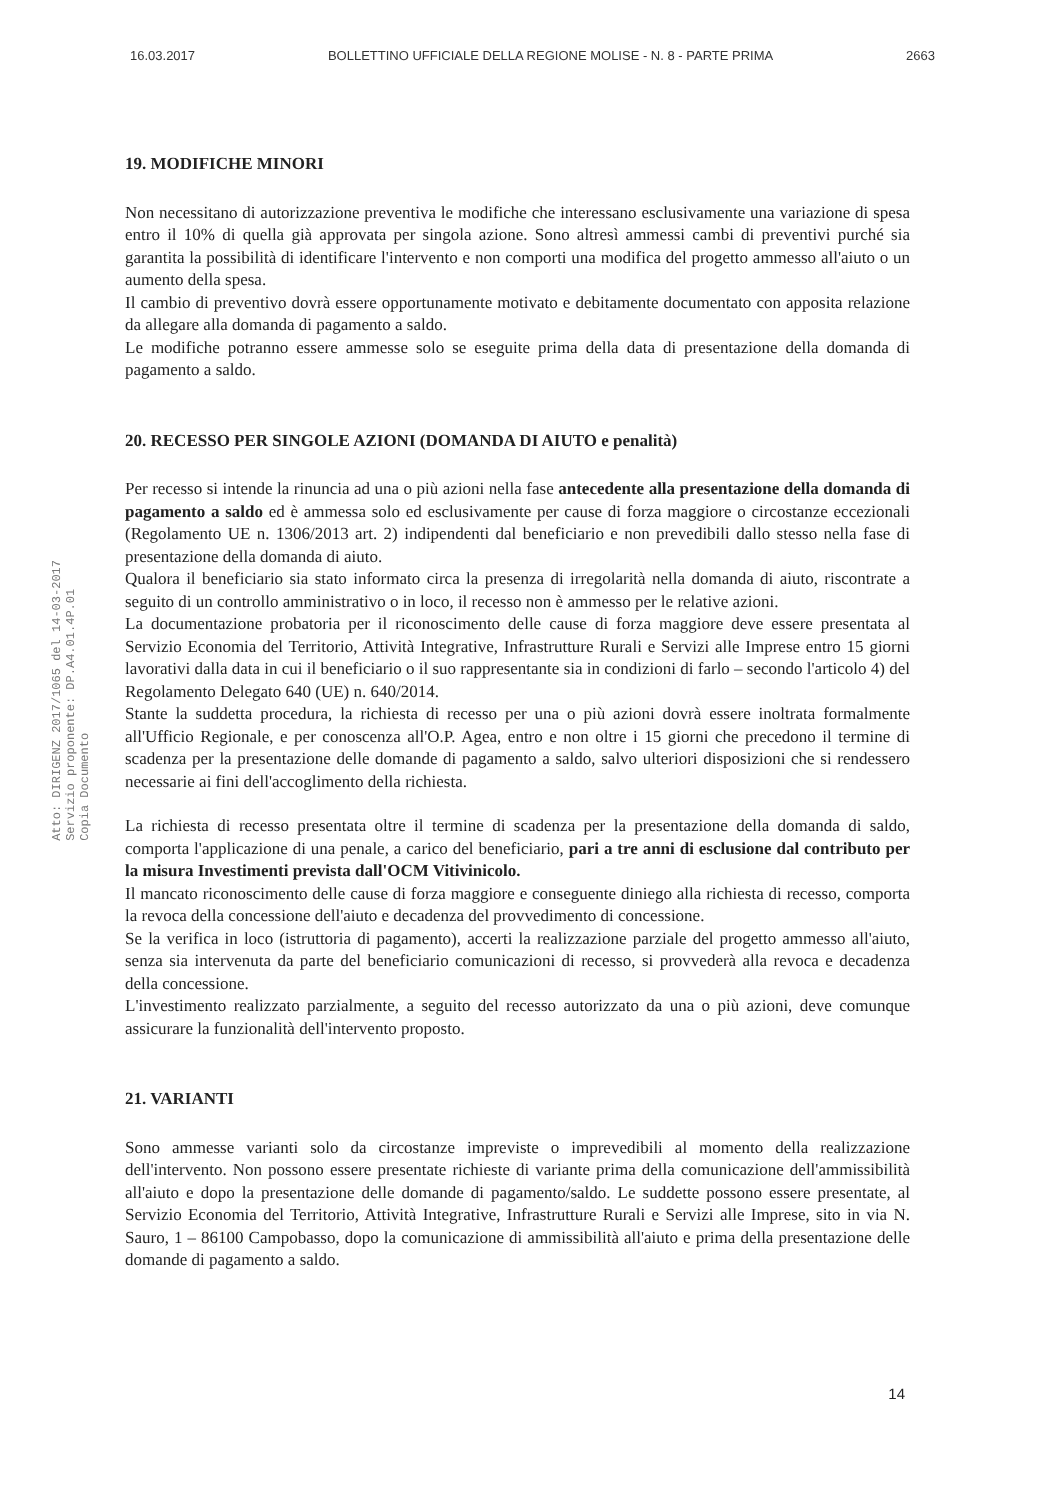16.03.2017 BOLLETTINO UFFICIALE DELLA REGIONE MOLISE - N. 8 - PARTE PRIMA 2663
19. MODIFICHE MINORI
Non necessitano di autorizzazione preventiva le modifiche che interessano esclusivamente una variazione di spesa entro il 10% di quella già approvata per singola azione. Sono altresì ammessi cambi di preventivi purché sia garantita la possibilità di identificare l'intervento e non comporti una modifica del progetto ammesso all'aiuto o un aumento della spesa.
Il cambio di preventivo dovrà essere opportunamente motivato e debitamente documentato con apposita relazione da allegare alla domanda di pagamento a saldo.
Le modifiche potranno essere ammesse solo se eseguite prima della data di presentazione della domanda di pagamento a saldo.
20. RECESSO PER SINGOLE AZIONI (DOMANDA DI AIUTO e penalità)
Per recesso si intende la rinuncia ad una o più azioni nella fase antecedente alla presentazione della domanda di pagamento a saldo ed è ammessa solo ed esclusivamente per cause di forza maggiore o circostanze eccezionali (Regolamento UE n. 1306/2013 art. 2) indipendenti dal beneficiario e non prevedibili dallo stesso nella fase di presentazione della domanda di aiuto.
Qualora il beneficiario sia stato informato circa la presenza di irregolarità nella domanda di aiuto, riscontrate a seguito di un controllo amministrativo o in loco, il recesso non è ammesso per le relative azioni.
La documentazione probatoria per il riconoscimento delle cause di forza maggiore deve essere presentata al Servizio Economia del Territorio, Attività Integrative, Infrastrutture Rurali e Servizi alle Imprese entro 15 giorni lavorativi dalla data in cui il beneficiario o il suo rappresentante sia in condizioni di farlo – secondo l'articolo 4) del Regolamento Delegato 640 (UE) n. 640/2014.
Stante la suddetta procedura, la richiesta di recesso per una o più azioni dovrà essere inoltrata formalmente all'Ufficio Regionale, e per conoscenza all'O.P. Agea, entro e non oltre i 15 giorni che precedono il termine di scadenza per la presentazione delle domande di pagamento a saldo, salvo ulteriori disposizioni che si rendessero necessarie ai fini dell'accoglimento della richiesta.
La richiesta di recesso presentata oltre il termine di scadenza per la presentazione della domanda di saldo, comporta l'applicazione di una penale, a carico del beneficiario, pari a tre anni di esclusione dal contributo per la misura Investimenti prevista dall'OCM Vitivinicolo.
Il mancato riconoscimento delle cause di forza maggiore e conseguente diniego alla richiesta di recesso, comporta la revoca della concessione dell'aiuto e decadenza del provvedimento di concessione.
Se la verifica in loco (istruttoria di pagamento), accerti la realizzazione parziale del progetto ammesso all'aiuto, senza sia intervenuta da parte del beneficiario comunicazioni di recesso, si provvederà alla revoca e decadenza della concessione.
L'investimento realizzato parzialmente, a seguito del recesso autorizzato da una o più azioni, deve comunque assicurare la funzionalità dell'intervento proposto.
21. VARIANTI
Sono ammesse varianti solo da circostanze impreviste o imprevedibili al momento della realizzazione dell'intervento. Non possono essere presentate richieste di variante prima della comunicazione dell'ammissibilità all'aiuto e dopo la presentazione delle domande di pagamento/saldo. Le suddette possono essere presentate, al Servizio Economia del Territorio, Attività Integrative, Infrastrutture Rurali e Servizi alle Imprese, sito in via N. Sauro, 1 – 86100 Campobasso, dopo la comunicazione di ammissibilità all'aiuto e prima della presentazione delle domande di pagamento a saldo.
Atto: DIRIGENZ 2017/1065 del 14-03-2017
Servizio proponente: DP.A4.01.4P.01
Copia Documento
14